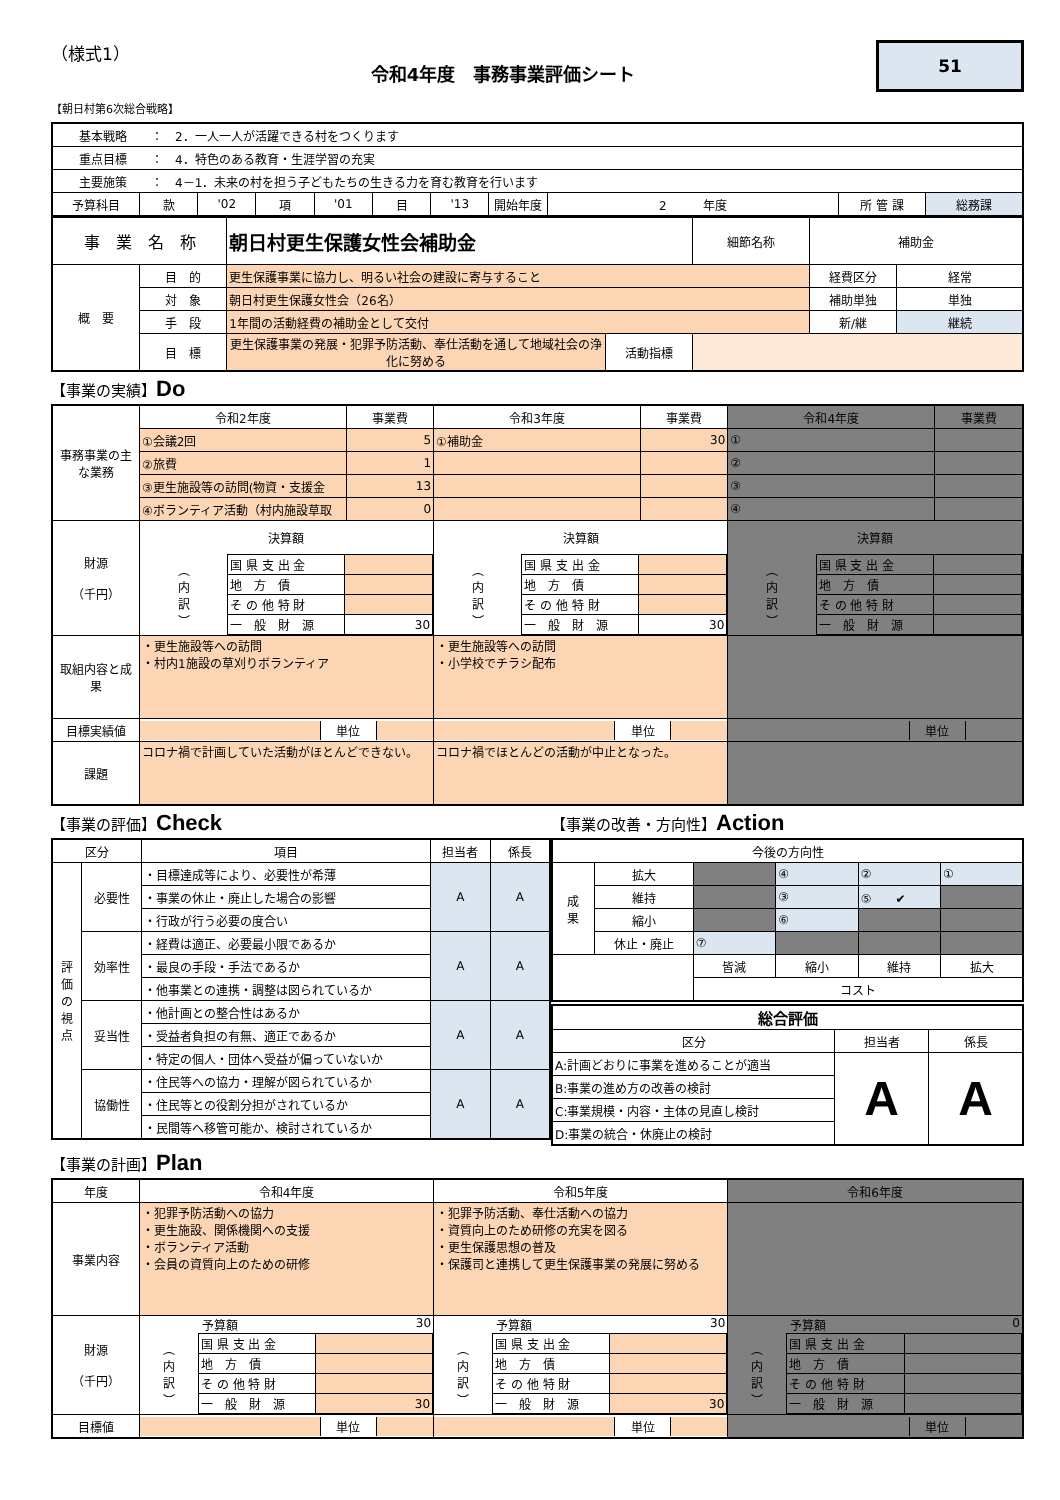（様式1）
令和4年度　事務事業評価シート
51
【朝日村第6次総合戦略】
| 基本戦略 ： 2．一人一人が活躍できる村をつくります | | | | | | | | | | |
| 重点目標 ： 4．特色のある教育・生涯学習の充実 | | | | | | | | | | |
| 主要施策 ： 4－1．未来の村を担う子どもたちの生きる力を育む教育を行います | | | | | | | | | | |
| 予算科目 | 款 | '02 | 項 | '01 | 目 | '13 | 開始年度 | 2 年度 | 所 管 課 | 総務課 |
| 事 業 名 称 | | 朝日村更生保護女性会補助金 | | 細節名称 | 補助金 | |
| 概 要 | 目 的 | 更生保護事業に協力し、明るい社会の建設に寄与すること | | | 経費区分 | 経常 |
| | 対 象 | 朝日村更生保護女性会（26名） | | | 補助単独 | 単独 |
| | 手 段 | 1年間の活動経費の補助金として交付 | | | 新/継 | 継続 |
| | 目 標 | 更生保護事業の発展・犯罪予防活動、奉仕活動を通して地域社会の浄化に努める | 活動指標 | | | |
【事業の実績】Do
| 事務事業の主な業務 | 令和2年度 | 事業費 | 令和3年度 | 事業費 | 令和4年度 | 事業費 |
| | ①会議2回 | 5 | ①補助金 | 30 | ① | |
| | ②旅費 | 1 | | | ② | |
| | ③更生施設等の訪問(物資・支援金 | 13 | | | ③ | |
| | ④ボランティア活動（村内施設草取 | 0 | | | ④ | |
| 財源 （千円） | 決算額 / ︵ 内 訳 ︶ / 国 県 支 出 金 / / / / 地 方 債 / / / / そ の 他 特 財 / / / / 一 般 財 源 / 30 / | | 決算額 / ︵ 内 訳 ︶ / 国 県 支 出 金 / / / / 地 方 債 / / / / そ の 他 特 財 / / / / 一 般 財 源 / 30 / | | 決算額 / ︵ 内 訳 ︶ / 国 県 支 出 金 / / / / 地 方 債 / / / / そ の 他 特 財 / / / / 一 般 財 源 / / | |
| 取組内容と成果 | ・更生施設等への訪問 ・村内1施設の草刈りボランティア | | ・更生施設等への訪問 ・小学校でチラシ配布 | | | |
| 目標実績値 | / / 単位 / / | | / / 単位 / / | | / / 単位 / / | |
| 課題 | コロナ禍で計画していた活動がほとんどできない。 | | コロナ禍でほとんどの活動が中止となった。 | | | |
【事業の評価】Check
| 区分 | | 項目 | 担当者 | 係長 |
| 評 価 の 視 点 | 必要性 | ・目標達成等により、必要性が希薄 | A | A |
| | | ・事業の休止・廃止した場合の影響 | | |
| | | ・行政が行う必要の度合い | | |
| | 効率性 | ・経費は適正、必要最小限であるか | A | A |
| | | ・最良の手段・手法であるか | | |
| | | ・他事業との連携・調整は図られているか | | |
| | 妥当性 | ・他計画との整合性はあるか | A | A |
| | | ・受益者負担の有無、適正であるか | | |
| | | ・特定の個人・団体へ受益が偏っていないか | | |
| | 協働性 | ・住民等への協力・理解が図られているか | A | A |
| | | ・住民等との役割分担がされているか | | |
| | | ・民間等へ移管可能か、検討されているか | | |
【事業の改善・方向性】Action
| 今後の方向性 | | | | | |
| 成 果 | 拡大 | | ④ | ② | ① |
| | 維持 | | ③ | ⑤ ✔ | |
| | 縮小 | | ⑥ | | |
| | 休止・廃止 | ⑦ | | | |
| | | 皆減 | 縮小 | 維持 | 拡大 |
| | | コスト | | | |
| 総合評価 | | |
| 区分 | 担当者 | 係長 |
| A:計画どおりに事業を進めることが適当 | A | A |
| B:事業の進め方の改善の検討 | | |
| C:事業規模・内容・主体の見直し検討 | | |
| D:事業の統合・休廃止の検討 | | |
【事業の計画】Plan
| 年度 | 令和4年度 | 令和5年度 | 令和6年度 |
| 事業内容 | ・犯罪予防活動への協力 ・更生施設、関係機関への支援 ・ボランティア活動 ・会員の資質向上のための研修 | ・犯罪予防活動、奉仕活動への協力 ・資質向上のため研修の充実を図る ・更生保護思想の普及 ・保護司と連携して更生保護事業の発展に努める | |
| 財源 （千円） | 予算額 30 / ︵ 内 訳 ︶ / 国 県 支 出 金 / / / / 地 方 債 / / / / そ の 他 特 財 / / / / 一 般 財 源 / 30 / | 予算額 30 / ︵ 内 訳 ︶ / 国 県 支 出 金 / / / / 地 方 債 / / / / そ の 他 特 財 / / / / 一 般 財 源 / 30 / | 予算額 0 / ︵ 内 訳 ︶ / 国 県 支 出 金 / / / / 地 方 債 / / / / そ の 他 特 財 / / / / 一 般 財 源 / / |
| 目標値 | / / 単位 / / | / / 単位 / / | / / 単位 / / |